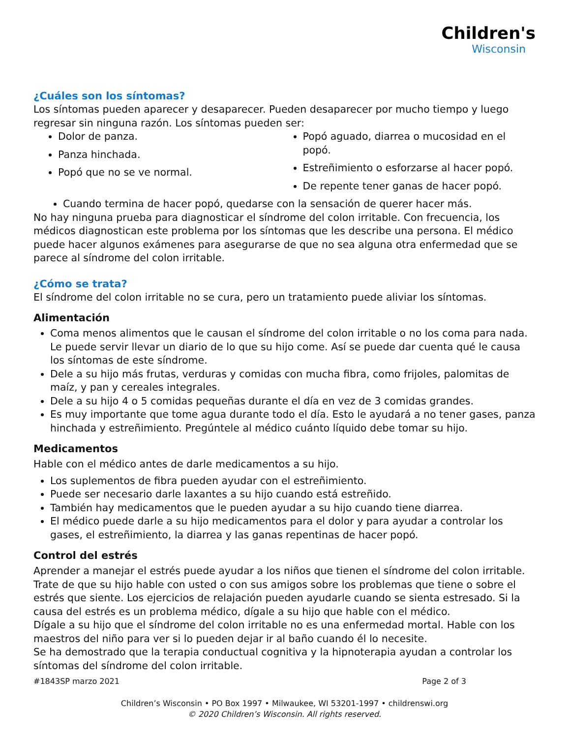Children's
Wisconsin
¿Cuáles son los síntomas?
Los síntomas pueden aparecer y desaparecer. Pueden desaparecer por mucho tiempo y luego regresar sin ninguna razón. Los síntomas pueden ser:
Dolor de panza.
Panza hinchada.
Popó que no se ve normal.
Popó aguado, diarrea o mucosidad en el popó.
Estreñimiento o esforzarse al hacer popó.
De repente tener ganas de hacer popó.
Cuando termina de hacer popó, quedarse con la sensación de querer hacer más.
No hay ninguna prueba para diagnosticar el síndrome del colon irritable. Con frecuencia, los médicos diagnostican este problema por los síntomas que les describe una persona. El médico puede hacer algunos exámenes para asegurarse de que no sea alguna otra enfermedad que se parece al síndrome del colon irritable.
¿Cómo se trata?
El síndrome del colon irritable no se cura, pero un tratamiento puede aliviar los síntomas.
Alimentación
Coma menos alimentos que le causan el síndrome del colon irritable o no los coma para nada. Le puede servir llevar un diario de lo que su hijo come. Así se puede dar cuenta qué le causa los síntomas de este síndrome.
Dele a su hijo más frutas, verduras y comidas con mucha fibra, como frijoles, palomitas de maíz, y pan y cereales integrales.
Dele a su hijo 4 o 5 comidas pequeñas durante el día en vez de 3 comidas grandes.
Es muy importante que tome agua durante todo el día. Esto le ayudará a no tener gases, panza hinchada y estreñimiento. Pregúntele al médico cuánto líquido debe tomar su hijo.
Medicamentos
Hable con el médico antes de darle medicamentos a su hijo.
Los suplementos de fibra pueden ayudar con el estreñimiento.
Puede ser necesario darle laxantes a su hijo cuando está estreñido.
También hay medicamentos que le pueden ayudar a su hijo cuando tiene diarrea.
El médico puede darle a su hijo medicamentos para el dolor y para ayudar a controlar los gases, el estreñimiento, la diarrea y las ganas repentinas de hacer popó.
Control del estrés
Aprender a manejar el estrés puede ayudar a los niños que tienen el síndrome del colon irritable. Trate de que su hijo hable con usted o con sus amigos sobre los problemas que tiene o sobre el estrés que siente. Los ejercicios de relajación pueden ayudarle cuando se sienta estresado. Si la causa del estrés es un problema médico, dígale a su hijo que hable con el médico.
Dígale a su hijo que el síndrome del colon irritable no es una enfermedad mortal. Hable con los maestros del niño para ver si lo pueden dejar ir al baño cuando él lo necesite.
Se ha demostrado que la terapia conductual cognitiva y la hipnoterapia ayudan a controlar los síntomas del síndrome del colon irritable.
#1843SP marzo 2021 Page 2 of 3
Children’s Wisconsin • PO Box 1997 • Milwaukee, WI 53201-1997 • childrenswi.org
© 2020 Children’s Wisconsin. All rights reserved.